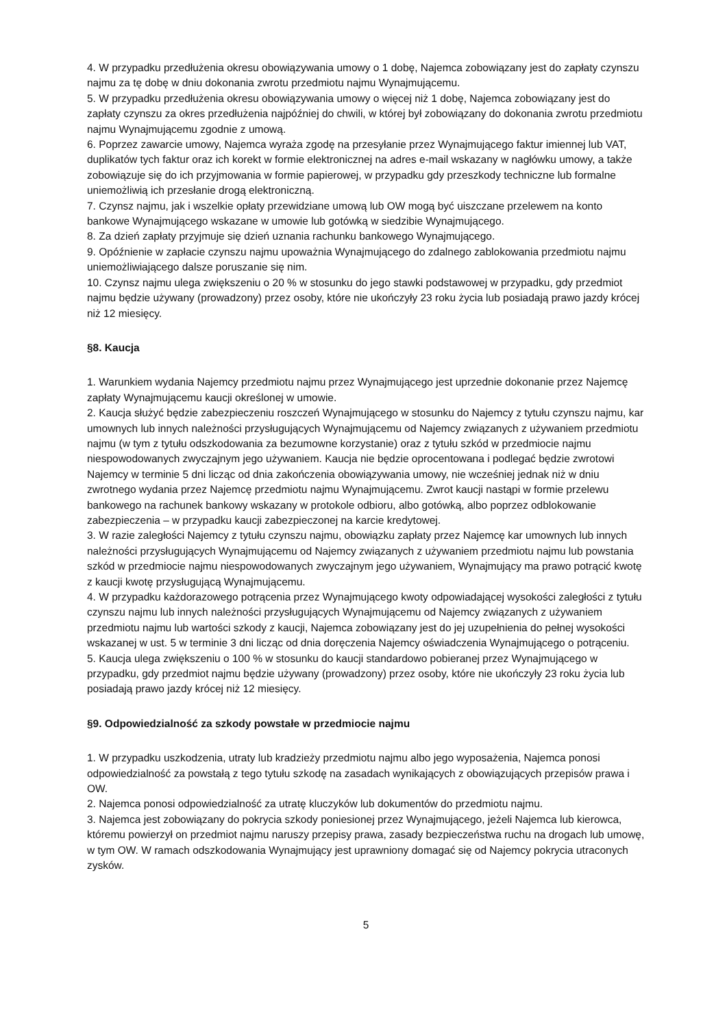4. W przypadku przedłużenia okresu obowiązywania umowy o 1 dobę, Najemca zobowiązany jest do zapłaty czynszu najmu za tę dobę w dniu dokonania zwrotu przedmiotu najmu Wynajmującemu.
5. W przypadku przedłużenia okresu obowiązywania umowy o więcej niż 1 dobę, Najemca zobowiązany jest do zapłaty czynszu za okres przedłużenia najpóźniej do chwili, w której był zobowiązany do dokonania zwrotu przedmiotu najmu Wynajmującemu zgodnie z umową.
6. Poprzez zawarcie umowy, Najemca wyraża zgodę na przesyłanie przez Wynajmującego faktur imiennej lub VAT, duplikatów tych faktur oraz ich korekt w formie elektronicznej na adres e-mail wskazany w nagłówku umowy, a także zobowiązuje się do ich przyjmowania w formie papierowej, w przypadku gdy przeszkody techniczne lub formalne uniemożliwią ich przesłanie drogą elektroniczną.
7. Czynsz najmu, jak i wszelkie opłaty przewidziane umową lub OW mogą być uiszczane przelewem na konto bankowe Wynajmującego wskazane w umowie lub gotówką w siedzibie Wynajmującego.
8. Za dzień zapłaty przyjmuje się dzień uznania rachunku bankowego Wynajmującego.
9. Opóźnienie w zapłacie czynszu najmu upoważnia Wynajmującego do zdalnego zablokowania przedmiotu najmu uniemożliwiającego dalsze poruszanie się nim.
10. Czynsz najmu ulega zwiększeniu o 20 % w stosunku do jego stawki podstawowej w przypadku, gdy przedmiot najmu będzie używany (prowadzony) przez osoby, które nie ukończyły 23 roku życia lub posiadają prawo jazdy krócej niż 12 miesięcy.
§8. Kaucja
1. Warunkiem wydania Najemcy przedmiotu najmu przez Wynajmującego jest uprzednie dokonanie przez Najemcę zapłaty Wynajmującemu kaucji określonej w umowie.
2. Kaucja służyć będzie zabezpieczeniu roszczeń Wynajmującego w stosunku do Najemcy z tytułu czynszu najmu, kar umownych lub innych należności przysługujących Wynajmującemu od Najemcy związanych z używaniem przedmiotu najmu (w tym z tytułu odszkodowania za bezumowne korzystanie) oraz z tytułu szkód w przedmiocie najmu niespowodowanych zwyczajnym jego używaniem. Kaucja nie będzie oprocentowana i podlegać będzie zwrotowi Najemcy w terminie 5 dni licząc od dnia zakończenia obowiązywania umowy, nie wcześniej jednak niż w dniu zwrotnego wydania przez Najemcę przedmiotu najmu Wynajmującemu. Zwrot kaucji nastąpi w formie przelewu bankowego na rachunek bankowy wskazany w protokole odbioru, albo gotówką, albo poprzez odblokowanie zabezpieczenia – w przypadku kaucji zabezpieczonej na karcie kredytowej.
3. W razie zaległości Najemcy z tytułu czynszu najmu, obowiązku zapłaty przez Najemcę kar umownych lub innych należności przysługujących Wynajmującemu od Najemcy związanych z używaniem przedmiotu najmu lub powstania szkód w przedmiocie najmu niespowodowanych zwyczajnym jego używaniem, Wynajmujący ma prawo potrącić kwotę z kaucji kwotę przysługującą Wynajmującemu.
4. W przypadku każdorazowego potrącenia przez Wynajmującego kwoty odpowiadającej wysokości zaległości z tytułu czynszu najmu lub innych należności przysługujących Wynajmującemu od Najemcy związanych z używaniem przedmiotu najmu lub wartości szkody z kaucji, Najemca zobowiązany jest do jej uzupełnienia do pełnej wysokości wskazanej w ust. 5 w terminie 3 dni licząc od dnia doręczenia Najemcy oświadczenia Wynajmującego o potrąceniu.
5. Kaucja ulega zwiększeniu o 100 % w stosunku do kaucji standardowo pobieranej przez Wynajmującego w przypadku, gdy przedmiot najmu będzie używany (prowadzony) przez osoby, które nie ukończyły 23 roku życia lub posiadają prawo jazdy krócej niż 12 miesięcy.
§9. Odpowiedzialność za szkody powstałe w przedmiocie najmu
1. W przypadku uszkodzenia, utraty lub kradzieży przedmiotu najmu albo jego wyposażenia, Najemca ponosi odpowiedzialność za powstałą z tego tytułu szkodę na zasadach wynikających z obowiązujących przepisów prawa i OW.
2. Najemca ponosi odpowiedzialność za utratę kluczyków lub dokumentów do przedmiotu najmu.
3. Najemca jest zobowiązany do pokrycia szkody poniesionej przez Wynajmującego, jeżeli Najemca lub kierowca, któremu powierzył on przedmiot najmu naruszy przepisy prawa, zasady bezpieczeństwa ruchu na drogach lub umowę, w tym OW. W ramach odszkodowania Wynajmujący jest uprawniony domagać się od Najemcy pokrycia utraconych zysków.
5